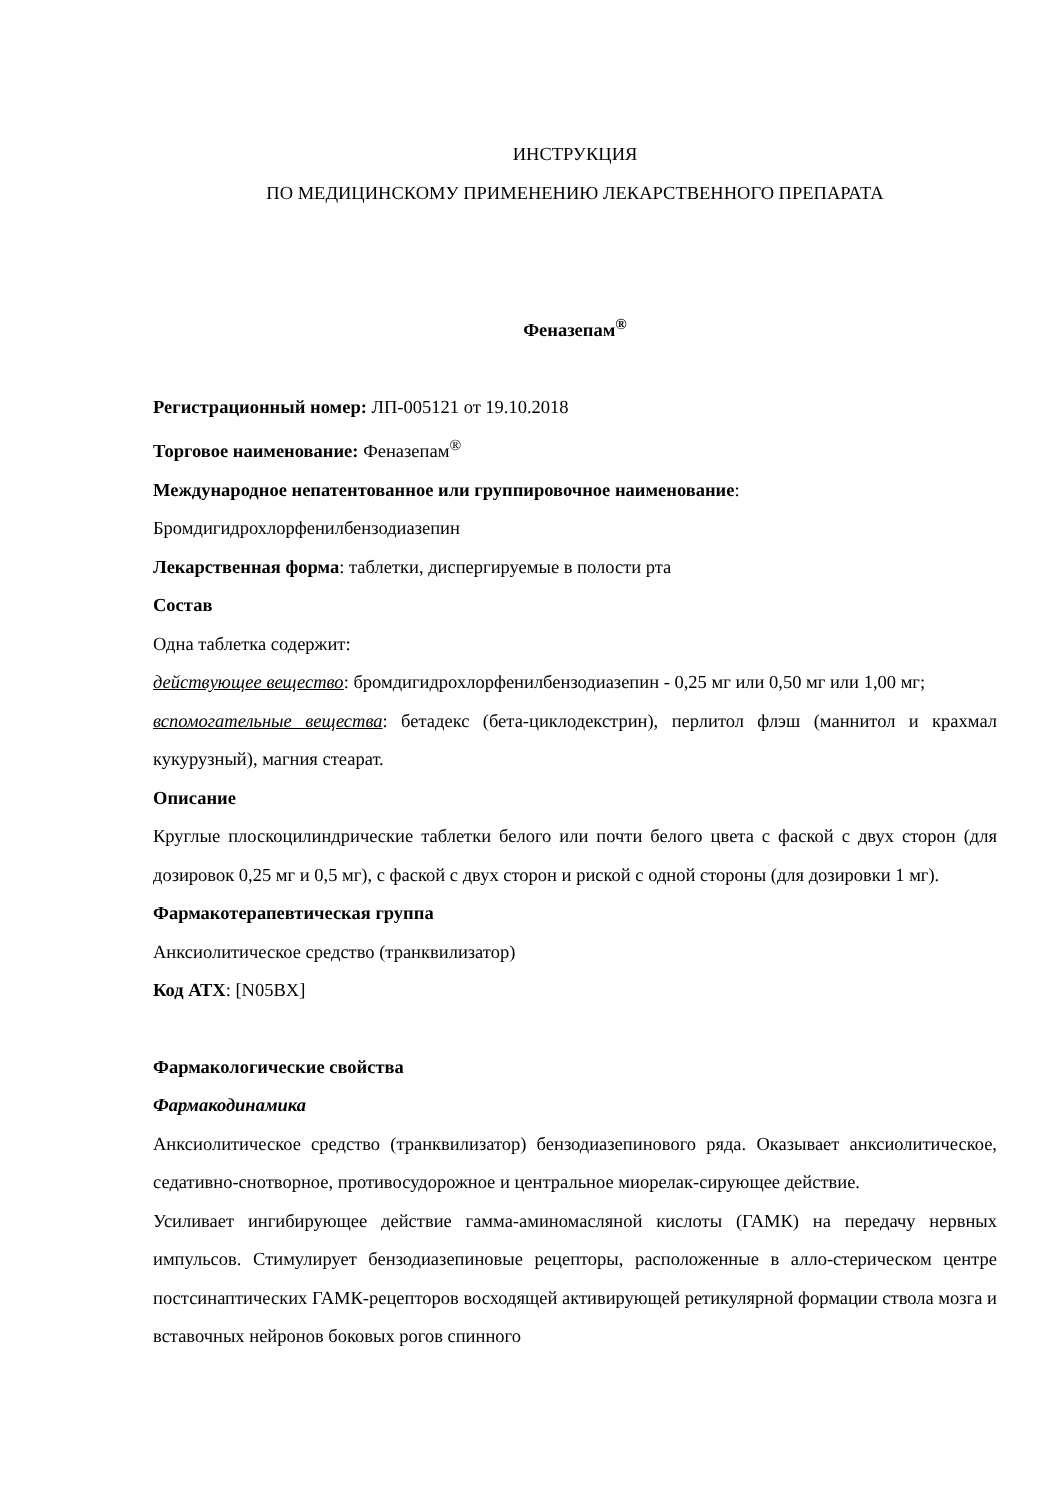ИНСТРУКЦИЯ
ПО МЕДИЦИНСКОМУ ПРИМЕНЕНИЮ ЛЕКАРСТВЕННОГО ПРЕПАРАТА
Феназепам<sup>®</sup>
Регистрационный номер: ЛП-005121 от 19.10.2018
Торговое наименование: Феназепам<sup>®</sup>
Международное непатентованное или группировочное наименование:
Бромдигидрохлорфенилбензодиазепин
Лекарственная форма: таблетки, диспергируемые в полости рта
Состав
Одна таблетка содержит:
действующее вещество: бромдигидрохлорфенилбензодиазепин - 0,25 мг или 0,50 мг или 1,00 мг;
вспомогательные вещества: бетадекс (бета-циклодекстрин), перлитол флэш (маннитол и крахмал кукурузный), магния стеарат.
Описание
Круглые плоскоцилиндрические таблетки белого или почти белого цвета с фаской с двух сторон (для дозировок 0,25 мг и 0,5 мг), с фаской с двух сторон и риской с одной стороны (для дозировки 1 мг).
Фармакотерапевтическая группа
Анксиолитическое средство (транквилизатор)
Код АТХ: [N05BX]
Фармакологические свойства
Фармакодинамика
Анксиолитическое средство (транквилизатор) бензодиазепинового ряда. Оказывает анксиолитическое, седативно-снотворное, противосудорожное и центральное миорелак-сирующее действие.
Усиливает ингибирующее действие гамма-аминомасляной кислоты (ГАМК) на передачу нервных импульсов. Стимулирует бензодиазепиновые рецепторы, расположенные в алло-стерическом центре постсинаптических ГАМК-рецепторов восходящей активирующей ретикулярной формации ствола мозга и вставочных нейронов боковых рогов спинного